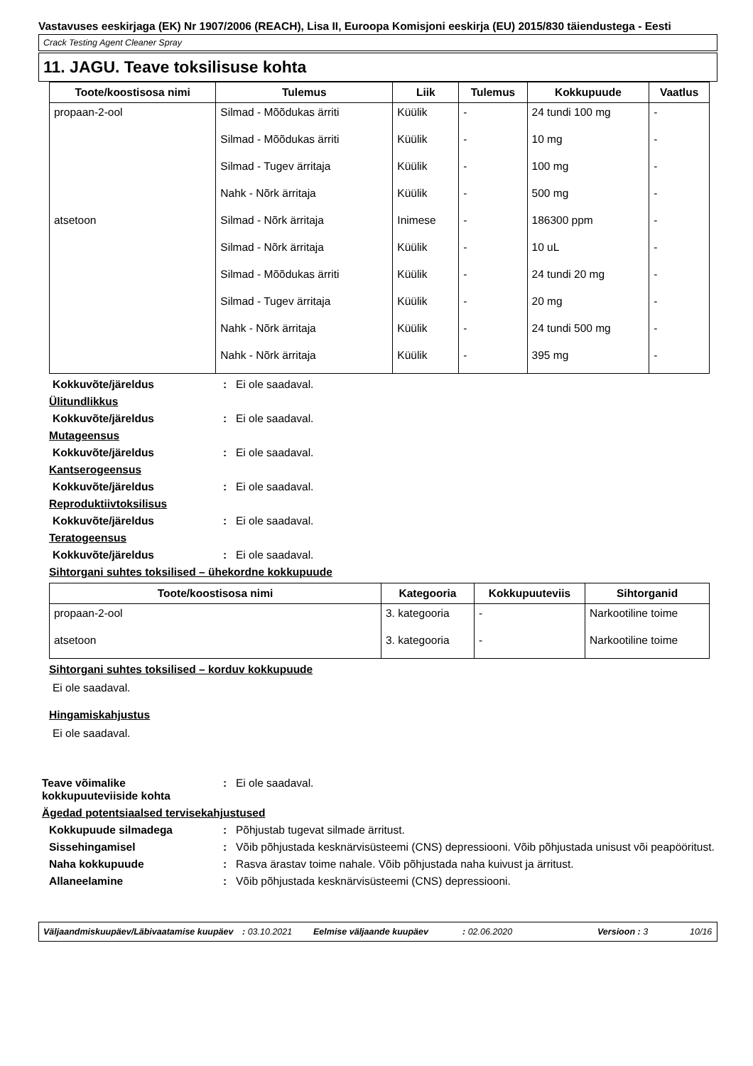Vastavuses eeskirjaga (EK) Nr 1907/2006 (REACH), Lisa II, Euroopa Komisjoni eeskirja (EU) 2015/830 täiendustega - Eesti
Crack Testing Agent Cleaner Spray
11. JAGU. Teave toksilisuse kohta
| Toote/koostisosa nimi | Tulemus | Liik | Tulemus | Kokkupuude | Vaatlus |
| --- | --- | --- | --- | --- | --- |
| propaan-2-ool | Silmad - Mõõdukas ärriti | Küülik | - | 24 tundi 100 mg | - |
| | Silmad - Mõõdukas ärriti | Küülik | - | 10 mg | - |
| | Silmad - Tugev ärritaja | Küülik | - | 100 mg | - |
| | Nahk - Nõrk ärritaja | Küülik | - | 500 mg | - |
| atsetoon | Silmad - Nõrk ärritaja | Inimese | - | 186300 ppm | - |
| | Silmad - Nõrk ärritaja | Küülik | - | 10 uL | - |
| | Silmad - Mõõdukas ärriti | Küülik | - | 24 tundi 20 mg | - |
| | Silmad - Tugev ärritaja | Küülik | - | 20 mg | - |
| | Nahk - Nõrk ärritaja | Küülik | - | 24 tundi 500 mg | - |
| | Nahk - Nõrk ärritaja | Küülik | - | 395 mg | - |
Kokkuvõte/järeldus: Ei ole saadaval.
Ülitundlikkus
Kokkuvõte/järeldus: Ei ole saadaval.
Mutageensus
Kokkuvõte/järeldus: Ei ole saadaval.
Kantserogeensus
Kokkuvõte/järeldus: Ei ole saadaval.
Reproduktiivtoksilisus
Kokkuvõte/järeldus: Ei ole saadaval.
Teratogeensus
Kokkuvõte/järeldus: Ei ole saadaval.
Sihtorgani suhtes toksilised – ühekordne kokkupuude
| Toote/koostisosa nimi | Kategooria | Kokkupuuteviis | Sihtorganid |
| --- | --- | --- | --- |
| propaan-2-ool | 3. kategooria | - | Narkootiline toime |
| atsetoon | 3. kategooria | - | Narkootiline toime |
Sihtorgani suhtes toksilised – korduv kokkupuude
Ei ole saadaval.
Hingamiskahjustus
Ei ole saadaval.
Teave võimalike kokkupuuteviiside kohta: Ei ole saadaval.
Ägedad potentsiaalsed tervisekahjustused
Kokkupuude silmadega: Põhjustab tugevat silmade ärritust.
Sissehingamisel: Võib põhjustada kesknärvisüsteemi (CNS) depressiooni. Võib põhjustada unisust või peapööritust.
Naha kokkupuude: Rasva ärastav toime nahale. Võib põhjustada naha kuivust ja ärritust.
Allaneelamine: Võib põhjustada kesknärvisüsteemi (CNS) depressiooni.
Väljaandmiskuupäev/Läbivaatamise kuupäev: 03.10.2021 Eelmise väljaande kuupäev: 02.06.2020 Versioon : 3 10/16